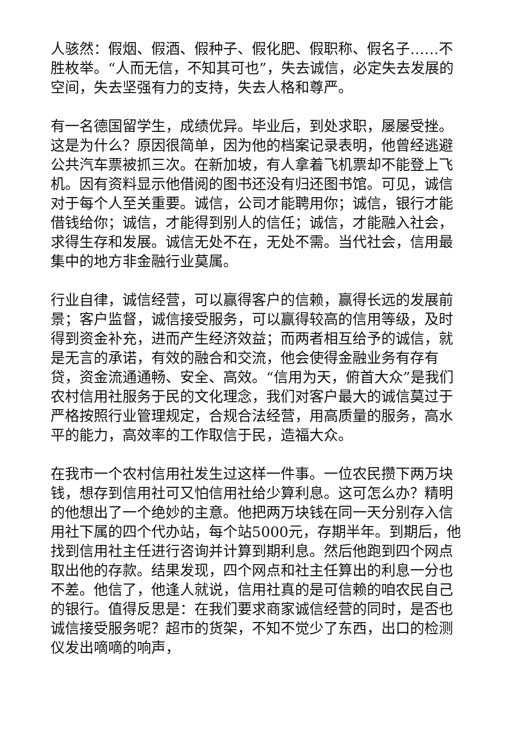人骇然：假烟、假酒、假种子、假化肥、假职称、假名子……不胜枚举。“人而无信，不知其可也”，失去诚信，必定失去发展的空间，失去坚强有力的支持，失去人格和尊严。
有一名德国留学生，成绩优异。毕业后，到处求职，屡屡受挫。这是为什么？原因很简单，因为他的档案记录表明，他曾经逃避公共汽车票被抓三次。在新加坡，有人拿着飞机票却不能登上飞机。因有资料显示他借阅的图书还没有归还图书馆。可见，诚信对于每个人至关重要。诚信，公司才能聘用你；诚信，银行才能借钱给你；诚信，才能得到别人的信任；诚信，才能融入社会，求得生存和发展。诚信无处不在，无处不需。当代社会，信用最集中的地方非金融行业莫属。
行业自律，诚信经营，可以赢得客户的信赖，赢得长远的发展前景；客户监督，诚信接受服务，可以赢得较高的信用等级，及时得到资金补充，进而产生经济效益；而两者相互给予的诚信，就是无言的承诺，有效的融合和交流，他会使得金融业务有存有贷，资金流通通畅、安全、高效。“信用为天，俯首大众”是我们农村信用社服务于民的文化理念，我们对客户最大的诚信莫过于严格按照行业管理规定，合规合法经营，用高质量的服务，高水平的能力，高效率的工作取信于民，造福大众。
在我市一个农村信用社发生过这样一件事。一位农民攒下两万块钱，想存到信用社可又怕信用社给少算利息。这可怎么办？精明的他想出了一个绝妙的主意。他把两万块钱在同一天分别存入信用社下属的四个代办站，每个站5000元，存期半年。到期后，他找到信用社主任进行咨询并计算到期利息。然后他跑到四个网点取出他的存款。结果发现，四个网点和社主任算出的利息一分也不差。他信了，他逢人就说，信用社真的是可信赖的咱农民自己的银行。值得反思是：在我们要求商家诚信经营的同时，是否也诚信接受服务呢？超市的货架，不知不觉少了东西，出口的检测仪发出嘀嘀的响声，